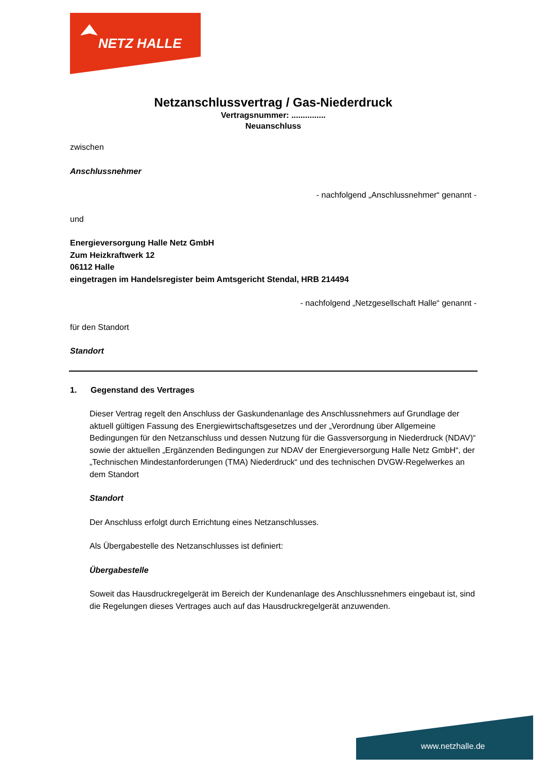NETZ HALLE
Netzanschlussvertrag / Gas-Niederdruck
Vertragsnummer: ...............
Neuanschluss
zwischen
Anschlussnehmer
- nachfolgend „Anschlussnehmer“ genannt -
und
Energieversorgung Halle Netz GmbH
Zum Heizkraftwerk 12
06112 Halle
eingetragen im Handelsregister beim Amtsgericht Stendal, HRB 214494
- nachfolgend „Netzgesellschaft Halle“ genannt -
für den Standort
Standort
1. Gegenstand des Vertrages
Dieser Vertrag regelt den Anschluss der Gaskundenanlage des Anschlussnehmers auf Grundlage der aktuell gültigen Fassung des Energiewirtschaftsgesetzes und der „Verordnung über Allgemeine Bedingungen für den Netzanschluss und dessen Nutzung für die Gassversorgung in Niederdruck (NDAV)“ sowie der aktuellen „Ergänzenden Bedingungen zur NDAV der Energieversorgung Halle Netz GmbH“, der „Technischen Mindestanforderungen (TMA) Niederdruck“ und des technischen DVGW-Regelwerkes an dem Standort
Standort
Der Anschluss erfolgt durch Errichtung eines Netzanschlusses.
Als Übergabestelle des Netzanschlusses ist definiert:
Übergabestelle
Soweit das Hausdruckregelgerät im Bereich der Kundenanlage des Anschlussnehmers eingebaut ist, sind die Regelungen dieses Vertrages auch auf das Hausdruckregelgerät anzuwenden.
www.netzhalle.de